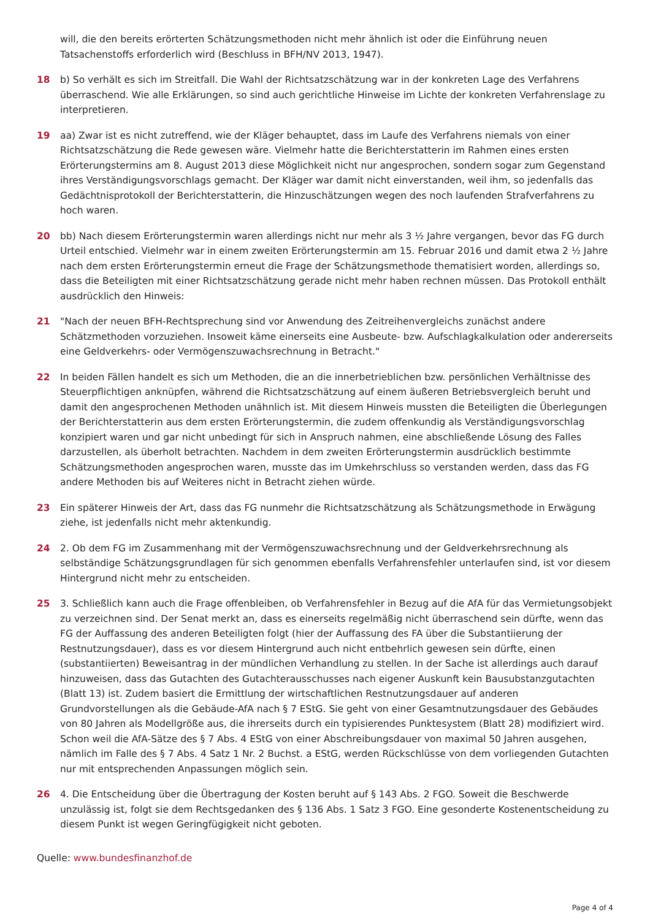will, die den bereits erörterten Schätzungsmethoden nicht mehr ähnlich ist oder die Einführung neuen Tatsachenstoffs erforderlich wird (Beschluss in BFH/NV 2013, 1947).
18 b) So verhält es sich im Streitfall. Die Wahl der Richtsatzschätzung war in der konkreten Lage des Verfahrens überraschend. Wie alle Erklärungen, so sind auch gerichtliche Hinweise im Lichte der konkreten Verfahrenslage zu interpretieren.
19 aa) Zwar ist es nicht zutreffend, wie der Kläger behauptet, dass im Laufe des Verfahrens niemals von einer Richtsatzschätzung die Rede gewesen wäre. Vielmehr hatte die Berichterstatterin im Rahmen eines ersten Erörterungstermins am 8. August 2013 diese Möglichkeit nicht nur angesprochen, sondern sogar zum Gegenstand ihres Verständigungsvorschlags gemacht. Der Kläger war damit nicht einverstanden, weil ihm, so jedenfalls das Gedächtnisprotokoll der Berichterstatterin, die Hinzuschätzungen wegen des noch laufenden Strafverfahrens zu hoch waren.
20 bb) Nach diesem Erörterungstermin waren allerdings nicht nur mehr als 3 ½ Jahre vergangen, bevor das FG durch Urteil entschied. Vielmehr war in einem zweiten Erörterungstermin am 15. Februar 2016 und damit etwa 2 ½ Jahre nach dem ersten Erörterungstermin erneut die Frage der Schätzungsmethode thematisiert worden, allerdings so, dass die Beteiligten mit einer Richtsatzschätzung gerade nicht mehr haben rechnen müssen. Das Protokoll enthält ausdrücklich den Hinweis:
21 "Nach der neuen BFH-Rechtsprechung sind vor Anwendung des Zeitreihenvergleichs zunächst andere Schätzmethoden vorzuziehen. Insoweit käme einerseits eine Ausbeute- bzw. Aufschlagkalkulation oder andererseits eine Geldverkehrs- oder Vermögenszuwachsrechnung in Betracht."
22 In beiden Fällen handelt es sich um Methoden, die an die innerbetrieblichen bzw. persönlichen Verhältnisse des Steuerpflichtigen anknüpfen, während die Richtsatzschätzung auf einem äußeren Betriebsvergleich beruht und damit den angesprochenen Methoden unähnlich ist. Mit diesem Hinweis mussten die Beteiligten die Überlegungen der Berichterstatterin aus dem ersten Erörterungstermin, die zudem offenkundig als Verständigungsvorschlag konzipiert waren und gar nicht unbedingt für sich in Anspruch nahmen, eine abschließende Lösung des Falles darzustellen, als überholt betrachten. Nachdem in dem zweiten Erörterungstermin ausdrücklich bestimmte Schätzungsmethoden angesprochen waren, musste das im Umkehrschluss so verstanden werden, dass das FG andere Methoden bis auf Weiteres nicht in Betracht ziehen würde.
23 Ein späterer Hinweis der Art, dass das FG nunmehr die Richtsatzschätzung als Schätzungsmethode in Erwägung ziehe, ist jedenfalls nicht mehr aktenkundig.
24 2. Ob dem FG im Zusammenhang mit der Vermögenszuwachsrechnung und der Geldverkehrsrechnung als selbständige Schätzungsgrundlagen für sich genommen ebenfalls Verfahrensfehler unterlaufen sind, ist vor diesem Hintergrund nicht mehr zu entscheiden.
25 3. Schließlich kann auch die Frage offenbleiben, ob Verfahrensfehler in Bezug auf die AfA für das Vermietungsobjekt zu verzeichnen sind. Der Senat merkt an, dass es einerseits regelmäßig nicht überraschend sein dürfte, wenn das FG der Auffassung des anderen Beteiligten folgt (hier der Auffassung des FA über die Substantiierung der Restnutzungsdauer), dass es vor diesem Hintergrund auch nicht entbehrlich gewesen sein dürfte, einen (substantiierten) Beweisantrag in der mündlichen Verhandlung zu stellen. In der Sache ist allerdings auch darauf hinzuweisen, dass das Gutachten des Gutachterausschusses nach eigener Auskunft kein Bausubstanzgutachten (Blatt 13) ist. Zudem basiert die Ermittlung der wirtschaftlichen Restnutzungsdauer auf anderen Grundvorstellungen als die Gebäude-AfA nach § 7 EStG. Sie geht von einer Gesamtnutzungsdauer des Gebäudes von 80 Jahren als Modellgröße aus, die ihrerseits durch ein typisierendes Punktesystem (Blatt 28) modifiziert wird. Schon weil die AfA-Sätze des § 7 Abs. 4 EStG von einer Abschreibungsdauer von maximal 50 Jahren ausgehen, nämlich im Falle des § 7 Abs. 4 Satz 1 Nr. 2 Buchst. a EStG, werden Rückschlüsse von dem vorliegenden Gutachten nur mit entsprechenden Anpassungen möglich sein.
26 4. Die Entscheidung über die Übertragung der Kosten beruht auf § 143 Abs. 2 FGO. Soweit die Beschwerde unzulässig ist, folgt sie dem Rechtsgedanken des § 136 Abs. 1 Satz 3 FGO. Eine gesonderte Kostenentscheidung zu diesem Punkt ist wegen Geringfügigkeit nicht geboten.
Quelle: www.bundesfinanzhof.de
Page 4 of 4